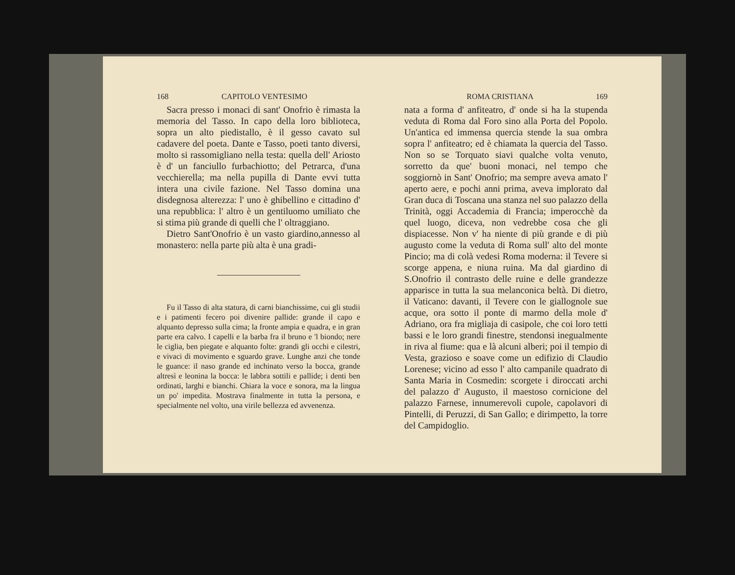168 CAPITOLO VENTESIMO
Sacra presso i monaci di sant' Onofrio è rimasta la memoria del Tasso. In capo della loro biblioteca, sopra un alto piedistallo, è il gesso cavato sul cadavere del poeta. Dante e Tasso, poeti tanto diversi, molto si rassomigliano nella testa: quella dell' Ariosto è d' un fanciullo furbachiotto; del Petrarca, d'una vecchierella; ma nella pupilla di Dante evvi tutta intera una civile fazione. Nel Tasso domina una disdegnosa alterezza: l' uno è ghibellino e cittadino d' una repubblica: l' altro è un gentiluomo umiliato che si stima più grande di quelli che l' oltraggiano.
Dietro Sant'Onofrio è un vasto giardino,annesso al monastero: nella parte più alta è una gradi-
Fu il Tasso di alta statura, di carni bianchissime, cui gli studii e i patimenti fecero poi divenire pallide: grande il capo e alquanto depresso sulla cima; la fronte ampia e quadra, e in gran parte era calvo. I capelli e la barba fra il bruno e 'l biondo; nere le ciglia, ben piegate e alquanto folte: grandi gli occhi e cilestri, e vivaci di movimento e sguardo grave. Lunghe anzi che tonde le guance: il naso grande ed inchinato verso la bocca, grande altresì e leonina la bocca: le labbra sottili e pallide; i denti ben ordinati, larghi e bianchi. Chiara la voce e sonora, ma la lingua un po' impedita. Mostrava finalmente in tutta la persona, e specialmente nel volto, una virile bellezza ed avvenenza.
ROMA CRISTIANA 169
nata a forma d' anfiteatro, d' onde si ha la stupenda veduta di Roma dal Foro sino alla Porta del Popolo. Un'antica ed immensa quercia stende la sua ombra sopra l' anfiteatro; ed è chiamata la quercia del Tasso. Non so se Torquato siavi qualche volta venuto, sorretto da que' buoni monaci, nel tempo che soggiornò in Sant' Onofrio; ma sempre aveva amato l' aperto aere, e pochi anni prima, aveva implorato dal Gran duca di Toscana una stanza nel suo palazzo della Trinità, oggi Accademia di Francia; imperocchè da quel luogo, diceva, non vedrebbe cosa che gli dispiacesse. Non v' ha niente di più grande e di più augusto come la veduta di Roma sull' alto del monte Pincio; ma di colà vedesi Roma moderna: il Tevere si scorge appena, e niuna ruina. Ma dal giardino di S.Onofrio il contrasto delle ruine e delle grandezze apparisce in tutta la sua melanconica beltà. Di dietro, il Vaticano: davanti, il Tevere con le giallognole sue acque, ora sotto il ponte di marmo della mole d' Adriano, ora fra migliaja di casipole, che coi loro tetti bassi e le loro grandi finestre, stendonsi inegualmente in riva al fiume: qua e là alcuni alberi; poi il tempio di Vesta, grazioso e soave come un edifizio di Claudio Lorenese; vicino ad esso l' alto campanile quadrato di Santa Maria in Cosmedin: scorgete i diroccati archi del palazzo d' Augusto, il maestoso cornicione del palazzo Farnese, innumerevoli cupole, capolavori di Pintelli, di Peruzzi, di San Gallo; e dirimpetto, la torre del Campidoglio.